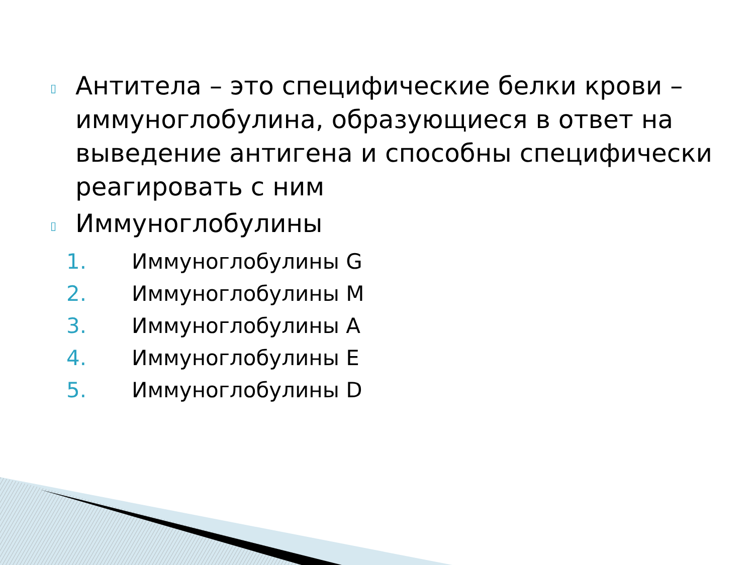▯ Антитела – это специфические белки крови – иммуноглобулина, образующиеся в ответ на выведение антигена и способны специфически реагировать с ним
▯ Иммуноглобулины
1. Иммуноглобулины G
2. Иммуноглобулины M
3. Иммуноглобулины A
4. Иммуноглобулины E
5. Иммуноглобулины D